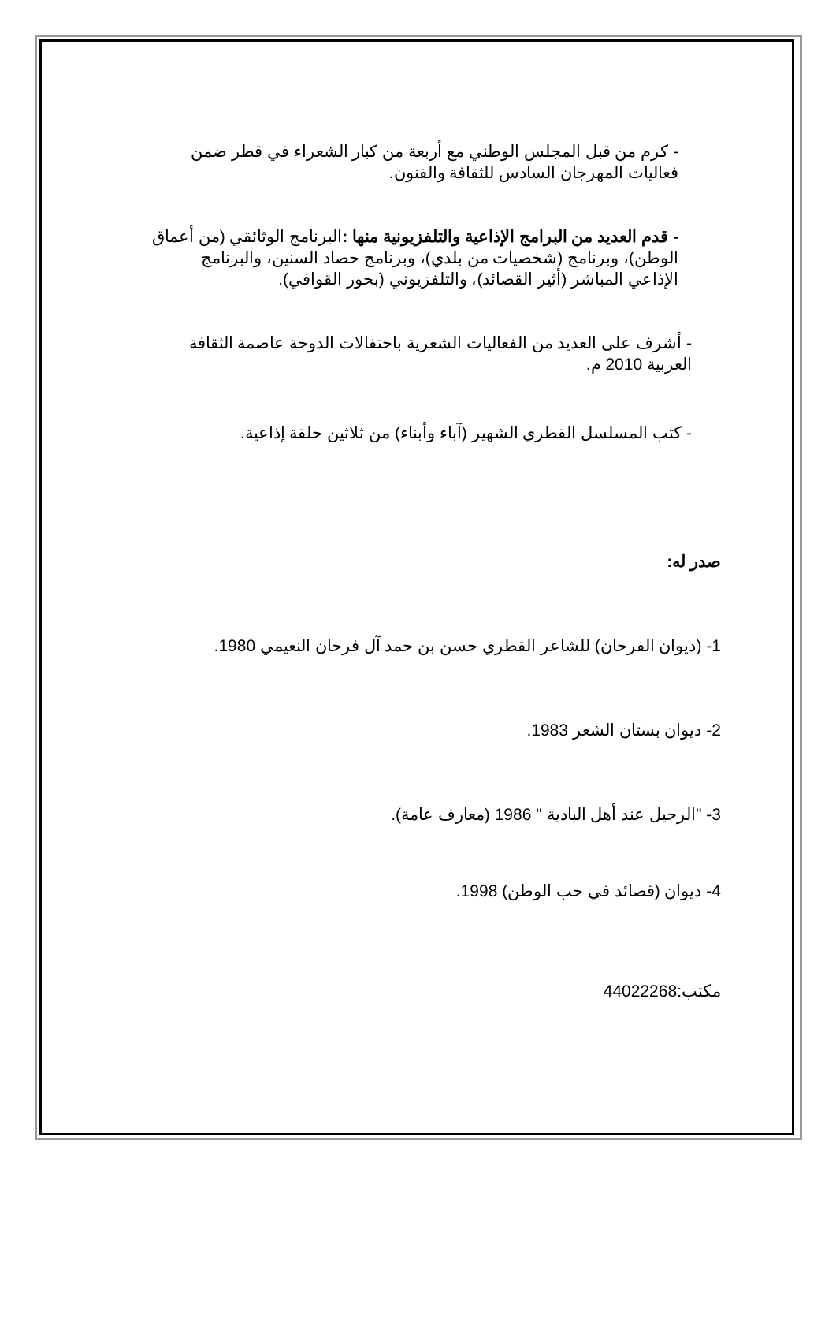- كرم من قبل المجلس الوطني مع أربعة من كبار الشعراء في قطر ضمن فعاليات المهرجان السادس للثقافة والفنون.
- قدم العديد من البرامج الإذاعية والتلفزيونية منها : البرنامج الوثائقي (من أعماق الوطن)، وبرنامج (شخصيات من بلدي)، وبرنامج حصاد السنين، والبرنامج الإذاعي المباشر (أثير القصائد)، والتلفزيوني (بحور القوافي).
- أشرف على العديد من الفعاليات الشعرية باحتفالات الدوحة عاصمة الثقافة العربية 2010 م.
- كتب المسلسل القطري الشهير (آباء وأبناء) من ثلاثين حلقة إذاعية.
صدر له:
1- (ديوان الفرحان) للشاعر القطري حسن بن حمد آل فرحان النعيمي 1980.
2- ديوان بستان الشعر 1983.
3- "الرحيل عند أهل البادية " 1986 (معارف عامة).
4- ديوان (قصائد في حب الوطن) 1998.
مكتب:44022268